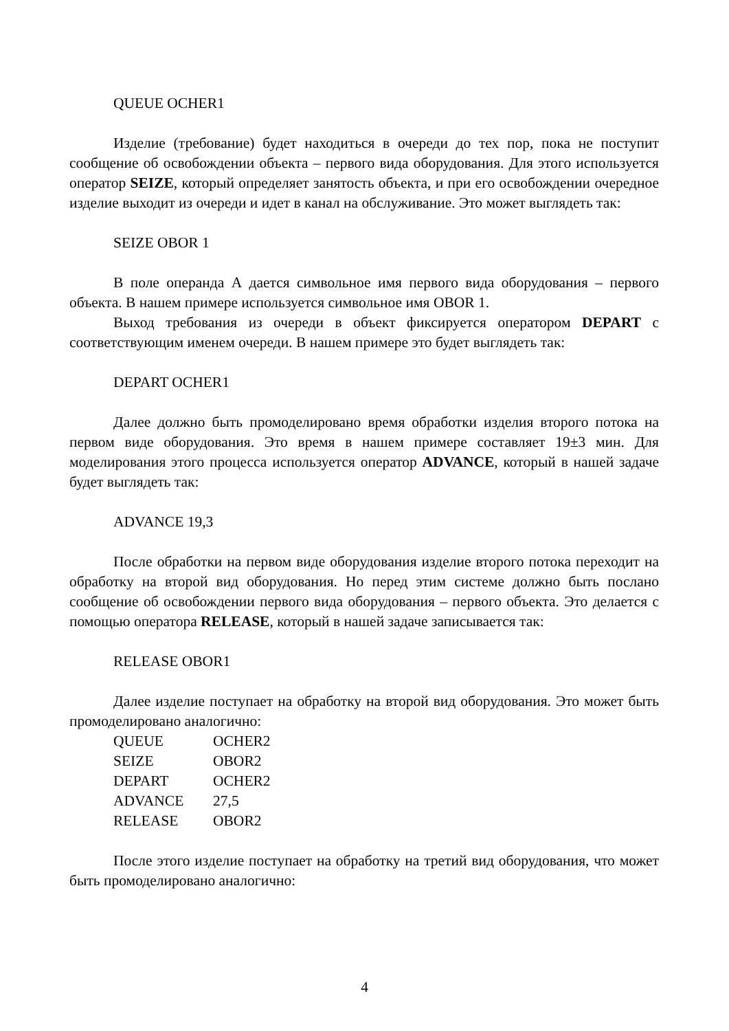QUEUE OCHER1
Изделие (требование) будет находиться в очереди до тех пор, пока не поступит сообщение об освобождении объекта – первого вида оборудования. Для этого используется оператор SEIZE, который определяет занятость объекта, и при его освобождении очередное изделие выходит из очереди и идет в канал на обслуживание. Это может выглядеть так:
SEIZE OBOR 1
В поле операнда А дается символьное имя первого вида оборудования – первого объекта. В нашем примере используется символьное имя OBOR 1.
Выход требования из очереди в объект фиксируется оператором DEPART с соответствующим именем очереди. В нашем примере это будет выглядеть так:
DEPART OCHER1
Далее должно быть промоделировано время обработки изделия второго потока на первом виде оборудования. Это время в нашем примере составляет 19±3 мин. Для моделирования этого процесса используется оператор ADVANCE, который в нашей задаче будет выглядеть так:
ADVANCE 19,3
После обработки на первом виде оборудования изделие второго потока переходит на обработку на второй вид оборудования. Но перед этим системе должно быть послано сообщение об освобождении первого вида оборудования – первого объекта. Это делается с помощью оператора RELEASE, который в нашей задаче записывается так:
RELEASE OBOR1
Далее изделие поступает на обработку на второй вид оборудования. Это может быть промоделировано аналогично:
| QUEUE | OCHER2 |
| SEIZE | OBOR2 |
| DEPART | OCHER2 |
| ADVANCE | 27,5 |
| RELEASE | OBOR2 |
После этого изделие поступает на обработку на третий вид оборудования, что может быть промоделировано аналогично:
4